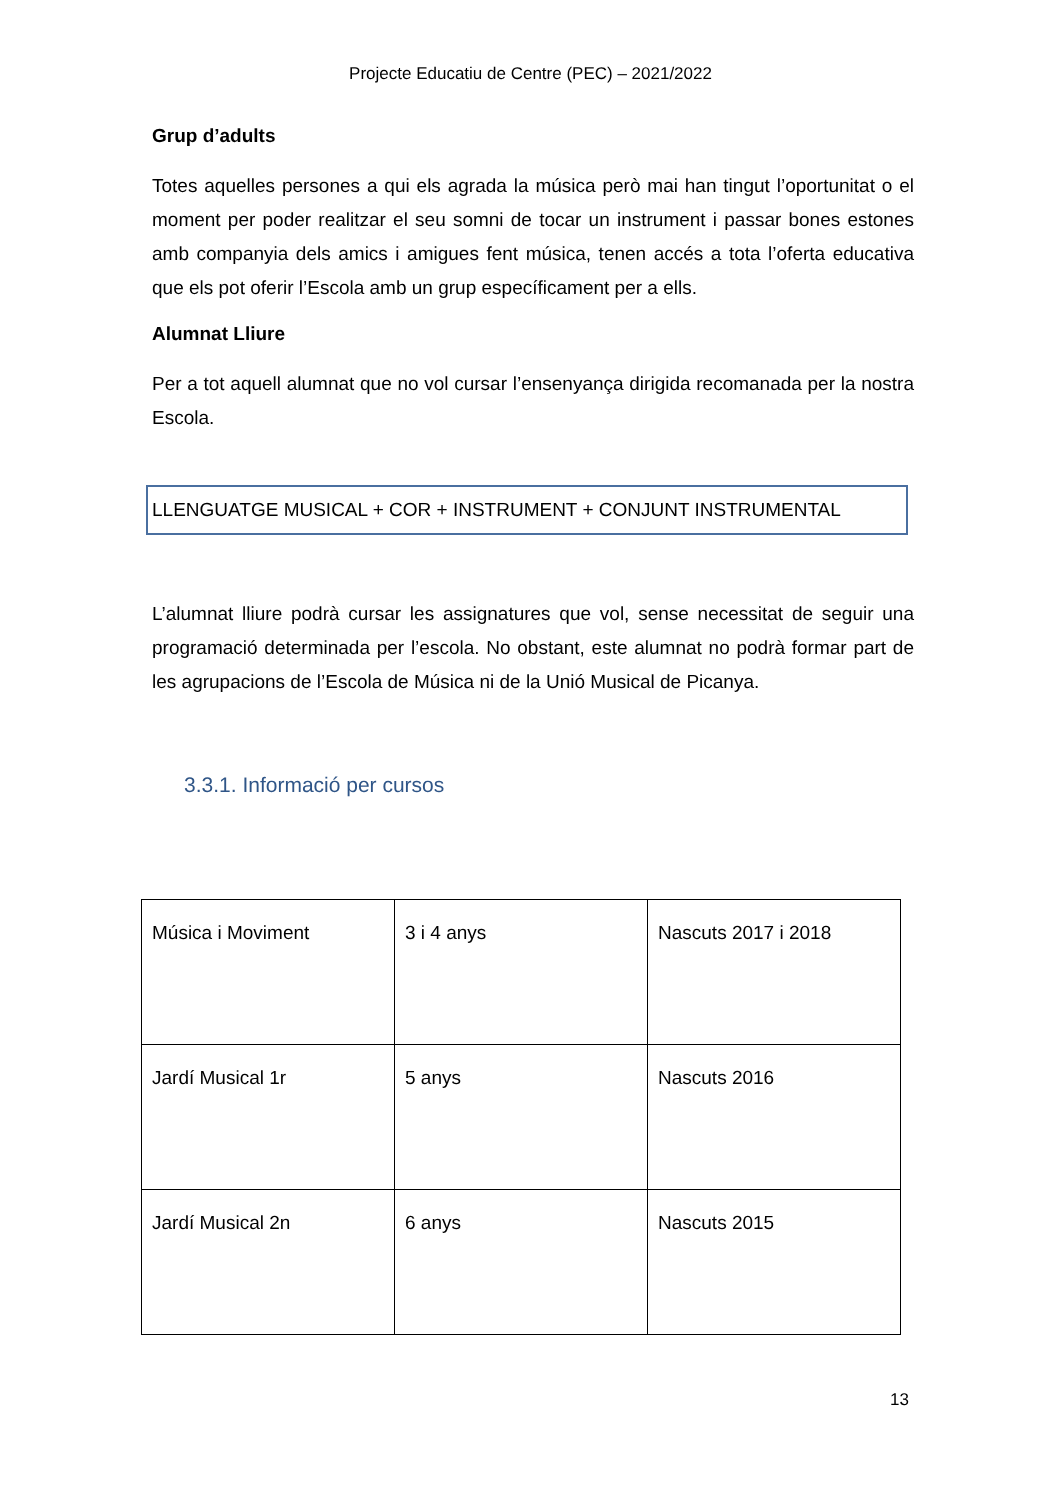Projecte Educatiu de Centre (PEC) – 2021/2022
Grup d’adults
Totes aquelles persones a qui els agrada la música però mai han tingut l’oportunitat o el moment per poder realitzar el seu somni de tocar un instrument i passar bones estones amb companyia dels amics i amigues fent música, tenen accés a tota l’oferta educativa que els pot oferir l’Escola amb un grup específicament per a ells.
Alumnat Lliure
Per a tot aquell alumnat que no vol cursar l’ensenyança dirigida recomanada per la nostra Escola.
LLENGUATGE MUSICAL + COR + INSTRUMENT + CONJUNT INSTRUMENTAL
L’alumnat lliure podrà cursar les assignatures que vol, sense necessitat de seguir una programació determinada per l’escola. No obstant, este alumnat no podrà formar part de les agrupacions de l’Escola de Música ni de la Unió Musical de Picanya.
3.3.1. Informació per cursos
| Música i Moviment | 3 i 4 anys | Nascuts 2017 i 2018 |
| Jardí Musical 1r | 5 anys | Nascuts 2016 |
| Jardí Musical 2n | 6 anys | Nascuts 2015 |
13